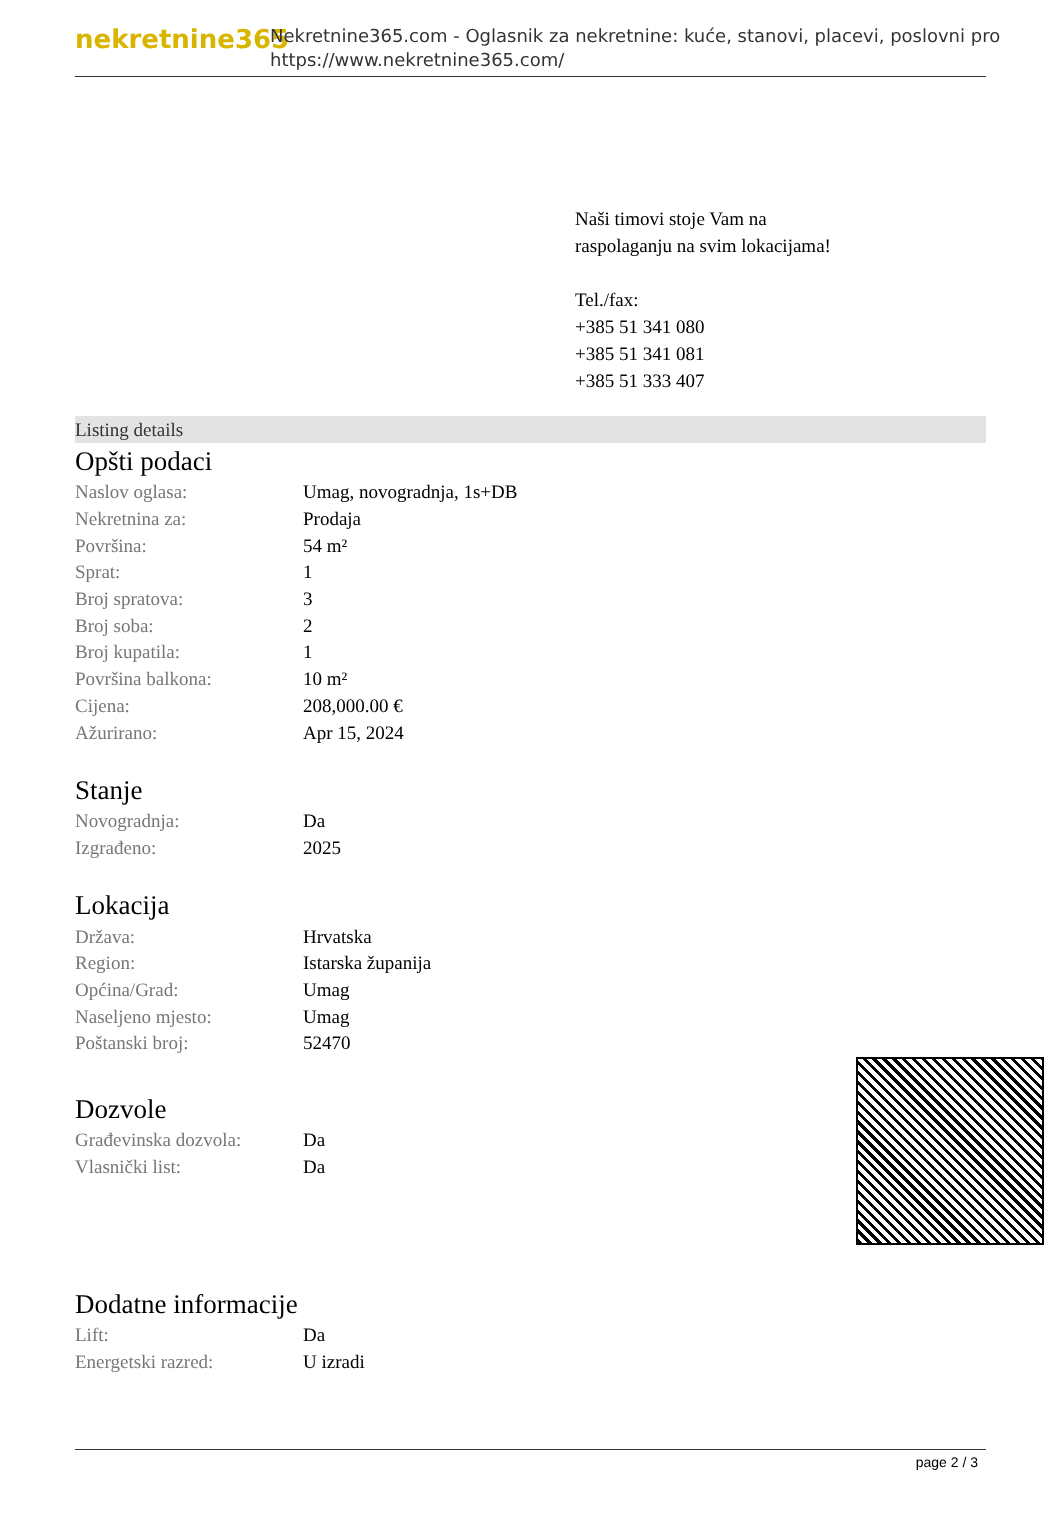nekretnine365
Nekretnine365.com - Oglasnik za nekretnine: kuće, stanovi, placevi, poslovni pro
https://www.nekretnine365.com/
Naši timovi stoje Vam na raspolaganju na svim lokacijama!
Tel./fax:
+385 51 341 080
+385 51 341 081
+385 51 333 407
Listing details
Opšti podaci
| Naslov oglasa: | Umag, novogradnja, 1s+DB |
| Nekretnina za: | Prodaja |
| Površina: | 54 m² |
| Sprat: | 1 |
| Broj spratova: | 3 |
| Broj soba: | 2 |
| Broj kupatila: | 1 |
| Površina balkona: | 10 m² |
| Cijena: | 208,000.00 € |
| Ažurirano: | Apr 15, 2024 |
Stanje
| Novogradnja: | Da |
| Izgrađeno: | 2025 |
Lokacija
| Država: | Hrvatska |
| Region: | Istarska županija |
| Općina/Grad: | Umag |
| Naseljeno mjesto: | Umag |
| Poštanski broj: | 52470 |
Dozvole
| Građevinska dozvola: | Da |
| Vlasnički list: | Da |
Dodatne informacije
| Lift: | Da |
| Energetski razred: | U izradi |
page 2 / 3